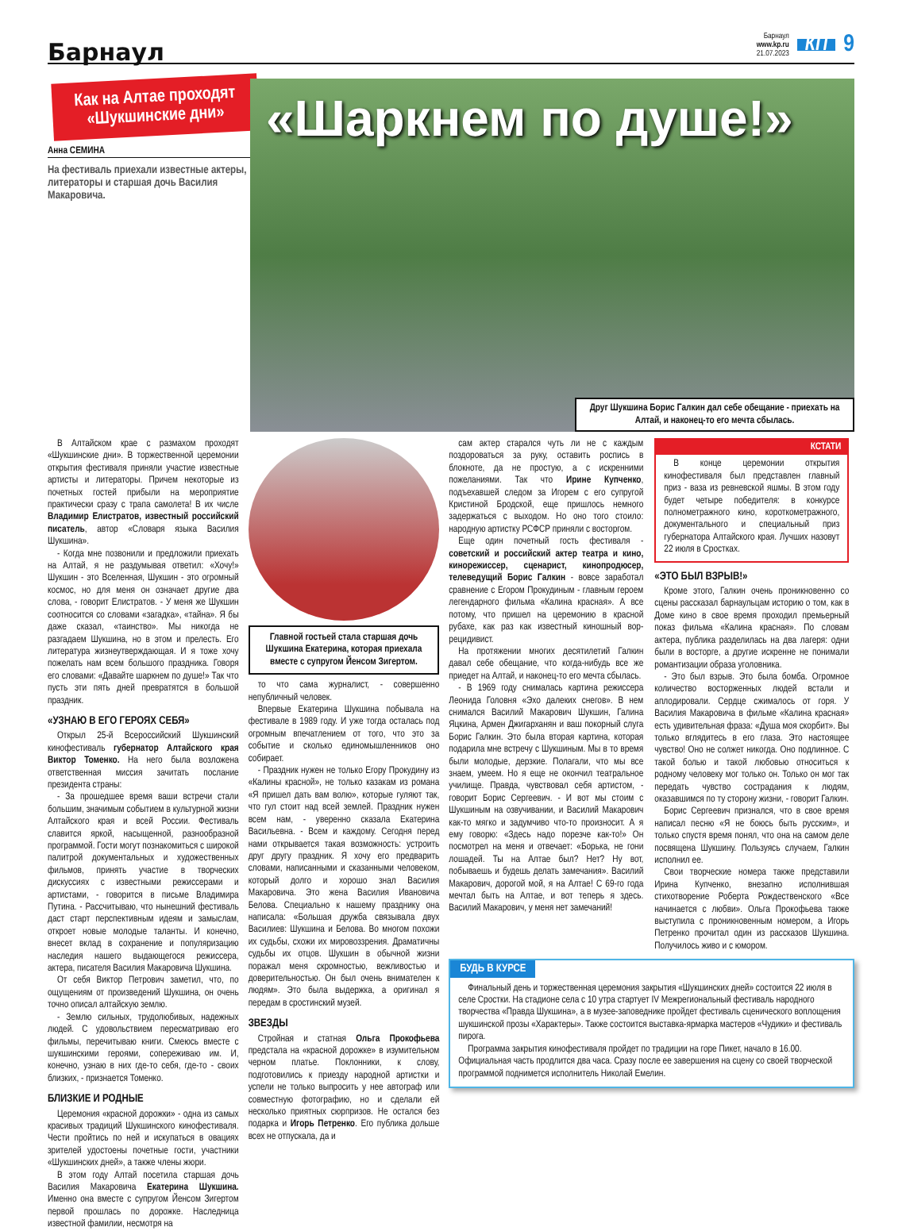Барнаул
Барнаул
www.kp.ru
21.07.2023
КП 9
Как на Алтае проходят «Шукшинские дни»
Анна СЕМИНА
На фестиваль приехали известные актеры, литераторы и старшая дочь Василия Макаровича.
«Шаркнем по душе!»
Друг Шукшина Борис Галкин дал себе обещание - приехать на Алтай, и наконец-то его мечта сбылась.
В Алтайском крае с размахом проходят «Шукшинские дни». В торжественной церемонии открытия фестиваля приняли участие известные артисты и литераторы. Причем некоторые из почетных гостей прибыли на мероприятие практически сразу с трапа самолета! В их числе Владимир Елистратов, известный российский писатель, автор «Словаря языка Василия Шукшина».
- Когда мне позвонили и предложили приехать на Алтай, я не раздумывая ответил: «Хочу!» Шукшин - это Вселенная, Шукшин - это огромный космос, но для меня он означает другие два слова, - говорит Елистратов. - У меня же Шукшин соотносится со словами «загадка», «тайна». Я бы даже сказал, «таинство». Мы никогда не разгадаем Шукшина, но в этом и прелесть. Его литература жизнеутверждающая. И я тоже хочу пожелать нам всем большого праздника. Говоря его словами: «Давайте шаркнем по душе!» Так что пусть эти пять дней превратятся в большой праздник.
«УЗНАЮ В ЕГО ГЕРОЯХ СЕБЯ»
Открыл 25-й Всероссийский Шукшинский кинофестиваль губернатор Алтайского края Виктор Томенко. На него была возложена ответственная миссия зачитать послание президента страны:
- За прошедшее время ваши встречи стали большим, значимым событием в культурной жизни Алтайского края и всей России. Фестиваль славится яркой, насыщенной, разнообразной программой. Гости могут познакомиться с широкой палитрой документальных и художественных фильмов, принять участие в творческих дискуссиях с известными режиссерами и артистами, - говорится в письме Владимира Путина. - Рассчитываю, что нынешний фестиваль даст старт перспективным идеям и замыслам, откроет новые молодые таланты. И конечно, внесет вклад в сохранение и популяризацию наследия нашего выдающегося режиссера, актера, писателя Василия Макаровича Шукшина.
От себя Виктор Петрович заметил, что, по ощущениям от произведений Шукшина, он очень точно описал алтайскую землю.
- Землю сильных, трудолюбивых, надежных людей. С удовольствием пересматриваю его фильмы, перечитываю книги. Смеюсь вместе с шукшинскими героями, сопереживаю им. И, конечно, узнаю в них где-то себя, где-то - своих близких, - признается Томенко.
БЛИЗКИЕ И РОДНЫЕ
Церемония «красной дорожки» - одна из самых красивых традиций Шукшинского кинофестиваля. Чести пройтись по ней и искупаться в овациях зрителей удостоены почетные гости, участники «Шукшинских дней», а также члены жюри.
В этом году Алтай посетила старшая дочь Василия Макаровича Екатерина Шукшина. Именно она вместе с супругом Йенсом Зигертом первой прошлась по дорожке. Наследница известной фамилии, несмотря на
Главной гостьей стала старшая дочь Шукшина Екатерина, которая приехала вместе с супругом Йенсом Зигертом.
то что сама журналист, - совершенно непубличный человек.
Впервые Екатерина Шукшина побывала на фестивале в 1989 году. И уже тогда осталась под огромным впечатлением от того, что это за событие и сколько единомышленников оно собирает.
- Праздник нужен не только Егору Прокудину из «Калины красной», не только казакам из романа «Я пришел дать вам волю», которые гуляют так, что гул стоит над всей землей. Праздник нужен всем нам, - уверенно сказала Екатерина Васильевна. - Всем и каждому. Сегодня перед нами открывается такая возможность: устроить друг другу праздник. Я хочу его предварить словами, написанными и сказанными человеком, который долго и хорошо знал Василия Макаровича. Это жена Василия Ивановича Белова. Специально к нашему празднику она написала: «Большая дружба связывала двух Василиев: Шукшина и Белова. Во многом похожи их судьбы, схожи их мировоззрения. Драматичны судьбы их отцов. Шукшин в обычной жизни поражал меня скромностью, вежливостью и доверительностью. Он был очень внимателен к людям». Это была выдержка, а оригинал я передам в сростинский музей.
ЗВЕЗДЫ
Стройная и статная Ольга Прокофьева предстала на «красной дорожке» в изумительном черном платье. Поклонники, к слову, подготовились к приезду народной артистки и успели не только выпросить у нее автограф или совместную фотографию, но и сделали ей несколько приятных сюрпризов. Не остался без подарка и Игорь Петренко. Его публика дольше всех не отпускала, да и
сам актер старался чуть ли не с каждым поздороваться за руку, оставить роспись в блокноте, да не простую, а с искренними пожеланиями. Так что Ирине Купченко, подъехавшей следом за Игорем с его супругой Кристиной Бродской, еще пришлось немного задержаться с выходом. Но оно того стоило: народную артистку РСФСР приняли с восторгом.
Еще один почетный гость фестиваля - советский и российский актер театра и кино, кинорежиссер, сценарист, кинопродюсер, телеведущий Борис Галкин - вовсе заработал сравнение с Егором Прокудиным - главным героем легендарного фильма «Калина красная». А все потому, что пришел на церемонию в красной рубахе, как раз как известный киношный вор-рецидивист.
На протяжении многих десятилетий Галкин давал себе обещание, что когда-нибудь все же приедет на Алтай, и наконец-то его мечта сбылась.
- В 1969 году снималась картина режиссера Леонида Головня «Эхо далеких снегов». В нем снимался Василий Макарович Шукшин, Галина Яцкина, Армен Джигарханян и ваш покорный слуга Борис Галкин. Это была вторая картина, которая подарила мне встречу с Шукшиным. Мы в то время были молодые, дерзкие. Полагали, что мы все знаем, умеем. Но я еще не окончил театральное училище. Правда, чувствовал себя артистом, - говорит Борис Сергеевич. - И вот мы стоим с Шукшиным на озвучивании, и Василий Макарович как-то мягко и задумчиво что-то произносит. А я ему говорю: «Здесь надо порезче как-то!» Он посмотрел на меня и отвечает: «Борька, не гони лошадей. Ты на Алтае был? Нет? Ну вот, побываешь и будешь делать замечания». Василий Макарович, дорогой мой, я на Алтае! С 69-го года мечтал быть на Алтае, и вот теперь я здесь. Василий Макарович, у меня нет замечаний!
КСТАТИ
В конце церемонии открытия кинофестиваля был представлен главный приз - ваза из ревневской яшмы. В этом году будет четыре победителя: в конкурсе полнометражного кино, короткометражного, документального и специальный приз губернатора Алтайского края. Лучших назовут 22 июля в Сростках.
«ЭТО БЫЛ ВЗРЫВ!»
Кроме этого, Галкин очень проникновенно со сцены рассказал барнаульцам историю о том, как в Доме кино в свое время проходил премьерный показ фильма «Калина красная». По словам актера, публика разделилась на два лагеря: одни были в восторге, а другие искренне не понимали романтизации образа уголовника.
- Это был взрыв. Это была бомба. Огромное количество восторженных людей встали и аплодировали. Сердце сжималось от горя. У Василия Макаровича в фильме «Калина красная» есть удивительная фраза: «Душа моя скорбит». Вы только вглядитесь в его глаза. Это настоящее чувство! Оно не солжет никогда. Оно подлинное. С такой болью и такой любовью относиться к родному человеку мог только он. Только он мог так передать чувство сострадания к людям, оказавшимся по ту сторону жизни, - говорит Галкин.
Борис Сергеевич признался, что в свое время написал песню «Я не боюсь быть русским», и только спустя время понял, что она на самом деле посвящена Шукшину. Пользуясь случаем, Галкин исполнил ее.
Свои творческие номера также представили Ирина Купченко, внезапно исполнившая стихотворение Роберта Рождественского «Все начинается с любви». Ольга Прокофьева также выступила с проникновенным номером, а Игорь Петренко прочитал один из рассказов Шукшина. Получилось живо и с юмором.
БУДЬ В КУРСЕ
Финальный день и торжественная церемония закрытия «Шукшинских дней» состоится 22 июля в селе Сростки. На стадионе села с 10 утра стартует IV Межрегиональный фестиваль народного творчества «Правда Шукшина», а в музее-заповеднике пройдет фестиваль сценического воплощения шукшинской прозы «Характеры». Также состоится выставка-ярмарка мастеров «Чудики» и фестиваль пирога.
Программа закрытия кинофестиваля пройдет по традиции на горе Пикет, начало в 16.00. Официальная часть продлится два часа. Сразу после ее завершения на сцену со своей творческой программой поднимется исполнитель Николай Емелин.